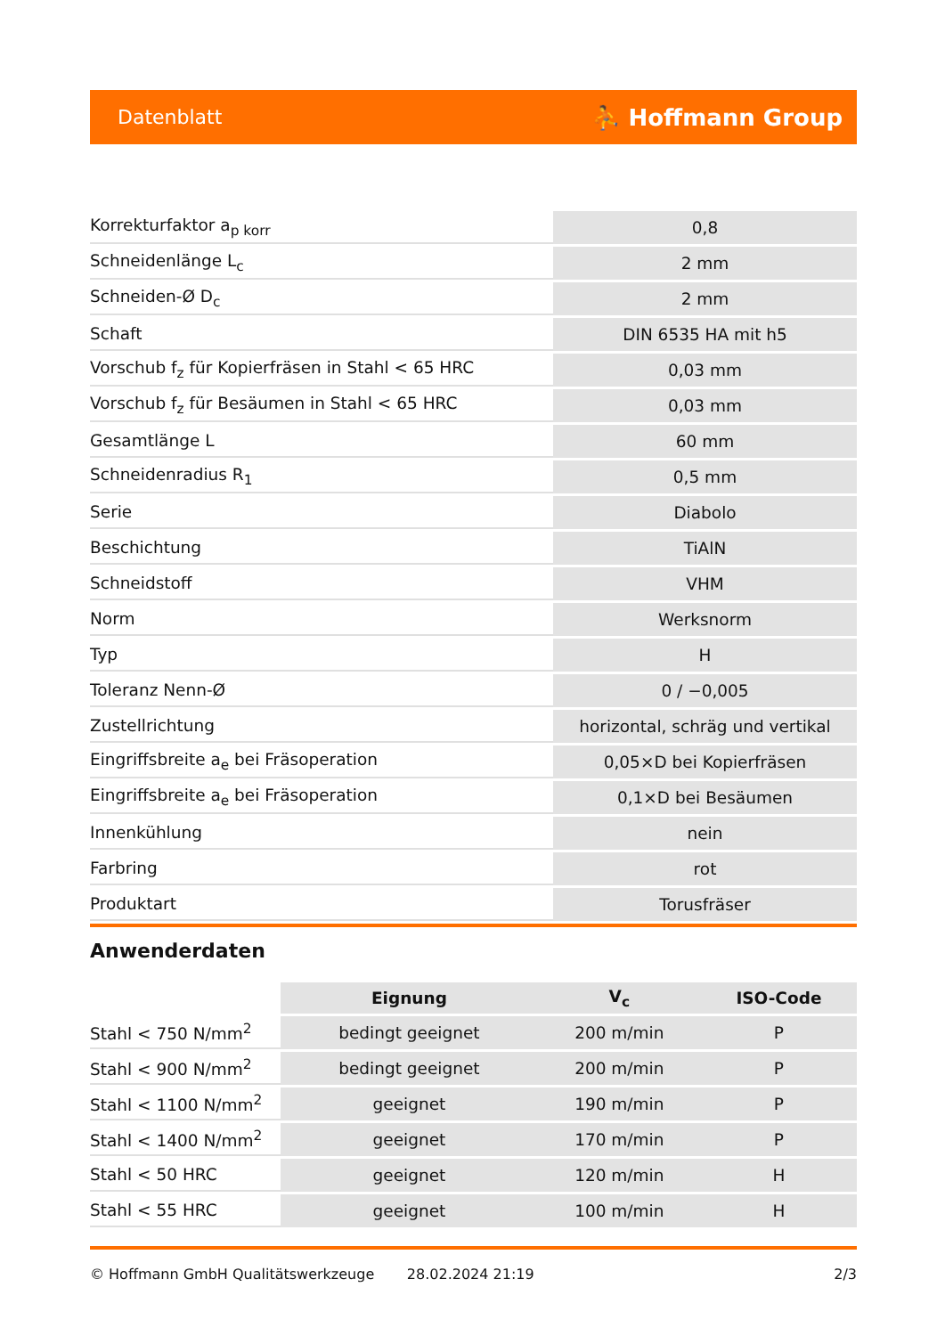Datenblatt ⛹ Hoffmann Group
| Korrekturfaktor a<sub>p korr</sub> | 0,8 |
| Schneidenlänge L<sub>c</sub> | 2 mm |
| Schneiden-Ø D<sub>c</sub> | 2 mm |
| Schaft | DIN 6535 HA mit h5 |
| Vorschub f<sub>z</sub> für Kopierfräsen in Stahl < 65 HRC | 0,03 mm |
| Vorschub f<sub>z</sub> für Besäumen in Stahl < 65 HRC | 0,03 mm |
| Gesamtlänge L | 60 mm |
| Schneidenradius R<sub>1</sub> | 0,5 mm |
| Serie | Diabolo |
| Beschichtung | TiAlN |
| Schneidstoff | VHM |
| Norm | Werksnorm |
| Typ | H |
| Toleranz Nenn-Ø | 0 / −0,005 |
| Zustellrichtung | horizontal, schräg und vertikal |
| Eingriffsbreite a<sub>e</sub> bei Fräsoperation | 0,05×D bei Kopierfräsen |
| Eingriffsbreite a<sub>e</sub> bei Fräsoperation | 0,1×D bei Besäumen |
| Innenkühlung | nein |
| Farbring | rot |
| Produktart | Torusfräser |
Anwenderdaten
| | Eignung | V<sub>c</sub> | ISO-Code |
| --- | --- | --- | --- |
| Stahl < 750 N/mm<sup>2</sup> | bedingt geeignet | 200 m/min | P |
| Stahl < 900 N/mm<sup>2</sup> | bedingt geeignet | 200 m/min | P |
| Stahl < 1100 N/mm<sup>2</sup> | geeignet | 190 m/min | P |
| Stahl < 1400 N/mm<sup>2</sup> | geeignet | 170 m/min | P |
| Stahl < 50 HRC | geeignet | 120 m/min | H |
| Stahl < 55 HRC | geeignet | 100 m/min | H |
© Hoffmann GmbH Qualitätswerkzeuge 28.02.2024 21:19 2/3